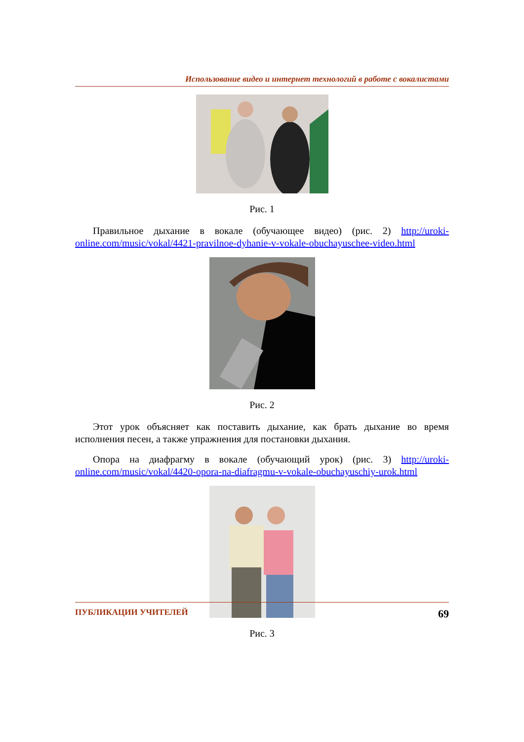Использование видео и интернет технологий в работе с вокалистами
Рис. 1
Правильное дыхание в вокале (обучающее видео) (рис. 2) http://uroki-online.com/music/vokal/4421-pravilnoe-dyhanie-v-vokale-obuchayuschee-video.html
Рис. 2
Этот урок объясняет как поставить дыхание, как брать дыхание во время исполнения песен, а также упражнения для постановки дыхания.
Опора на диафрагму в вокале (обучающий урок) (рис. 3) http://uroki-online.com/music/vokal/4420-opora-na-diafragmu-v-vokale-obuchayuschiy-urok.html
Рис. 3
ПУБЛИКАЦИИ УЧИТЕЛЕЙ 69